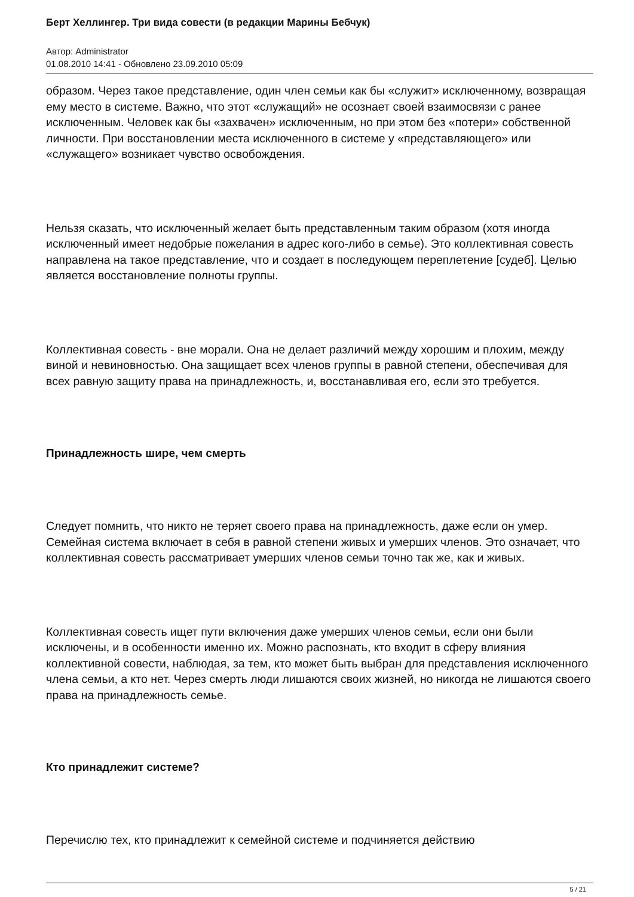Берт Хеллингер. Три вида совести (в редакции Марины Бебчук)
Автор: Administrator
01.08.2010 14:41 - Обновлено 23.09.2010 05:09
образом. Через такое представление, один член семьи как бы «служит» исключенному, возвращая ему место в системе. Важно, что этот «служащий» не осознает своей взаимосвязи с ранее исключенным. Человек как бы «захвачен» исключенным, но при этом без «потери» собственной личности. При восстановлении места исключенного в системе у «представляющего» или «служащего» возникает чувство освобождения.
Нельзя сказать, что исключенный желает быть представленным таким образом (хотя иногда исключенный имеет недобрые пожелания в адрес кого-либо в семье). Это коллективная совесть направлена на такое представление, что и создает в последующем переплетение [судеб]. Целью является восстановление полноты группы.
Коллективная совесть - вне морали. Она не делает различий между хорошим и плохим, между виной и невиновностью. Она защищает всех членов группы в равной степени, обеспечивая для всех равную защиту права на принадлежность, и, восстанавливая его, если это требуется.
Принадлежность шире, чем смерть
Следует помнить, что никто не теряет своего права на принадлежность, даже если он умер. Семейная система включает в себя в равной степени живых и умерших членов. Это означает, что коллективная совесть рассматривает умерших членов семьи точно так же, как и живых.
Коллективная совесть ищет пути включения даже умерших членов семьи, если они были исключены, и в особенности именно их. Можно распознать, кто входит в сферу влияния коллективной совести, наблюдая, за тем, кто может быть выбран для представления исключенного члена семьи, а кто нет. Через смерть люди лишаются своих жизней, но никогда не лишаются своего права на принадлежность семье.
Кто принадлежит системе?
Перечислю тех, кто принадлежит к семейной системе и подчиняется действию
5 / 21